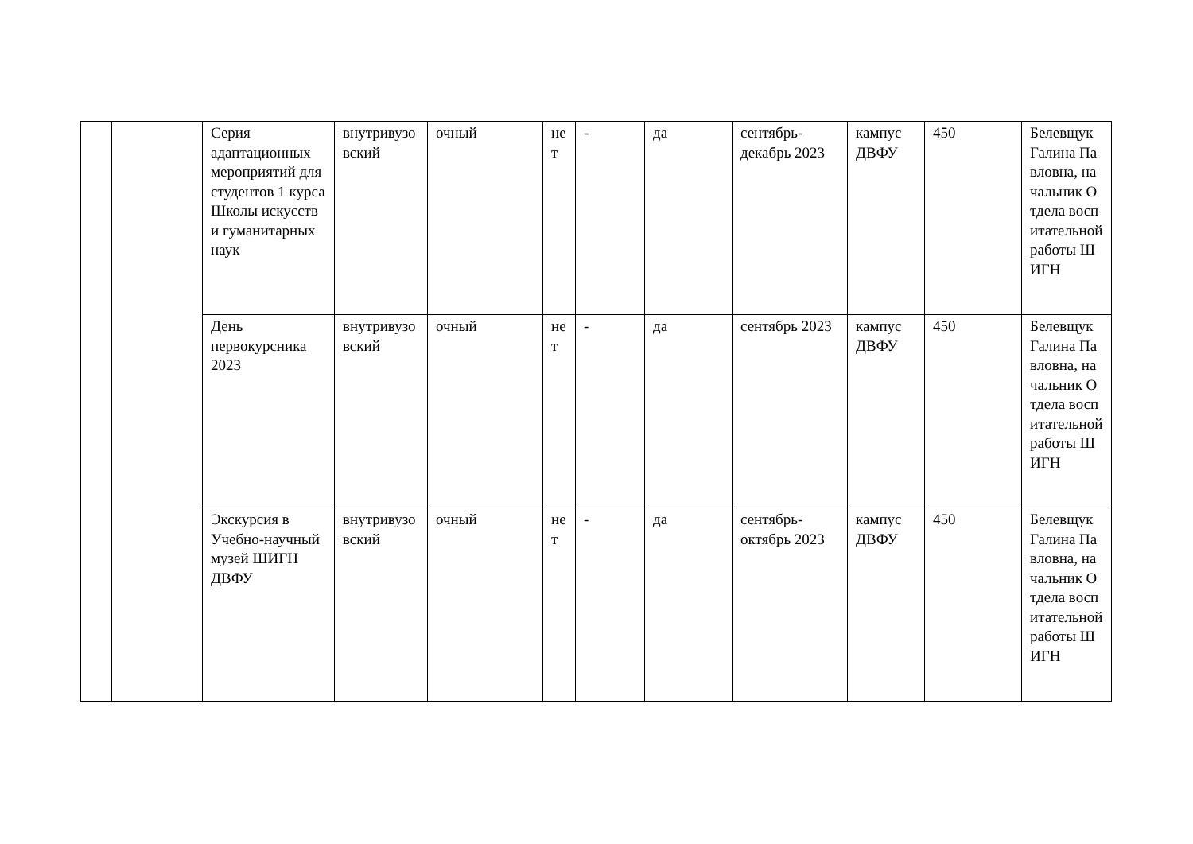| | | Серия адаптационных мероприятий для студентов 1 курса Школы искусств и гуманитарных наук | внутривузовский | очный | нет | - | да | сентябрь-декабрь 2023 | кампус ДВФУ | 450 | Белевщук Галина Павловна, начальник Отдела воспитательной работы ШИГН |
| | | День первокурсника 2023 | внутривузовский | очный | нет | - | да | сентябрь 2023 | кампус ДВФУ | 450 | Белевщук Галина Павловна, начальник Отдела воспитательной работы ШИГН |
| | | Экскурсия в Учебно-научный музей ШИГН ДВФУ | внутривузовский | очный | нет | - | да | сентябрь-октябрь 2023 | кампус ДВФУ | 450 | Белевщук Галина Павловна, начальник Отдела воспитательной работы ШИГН |